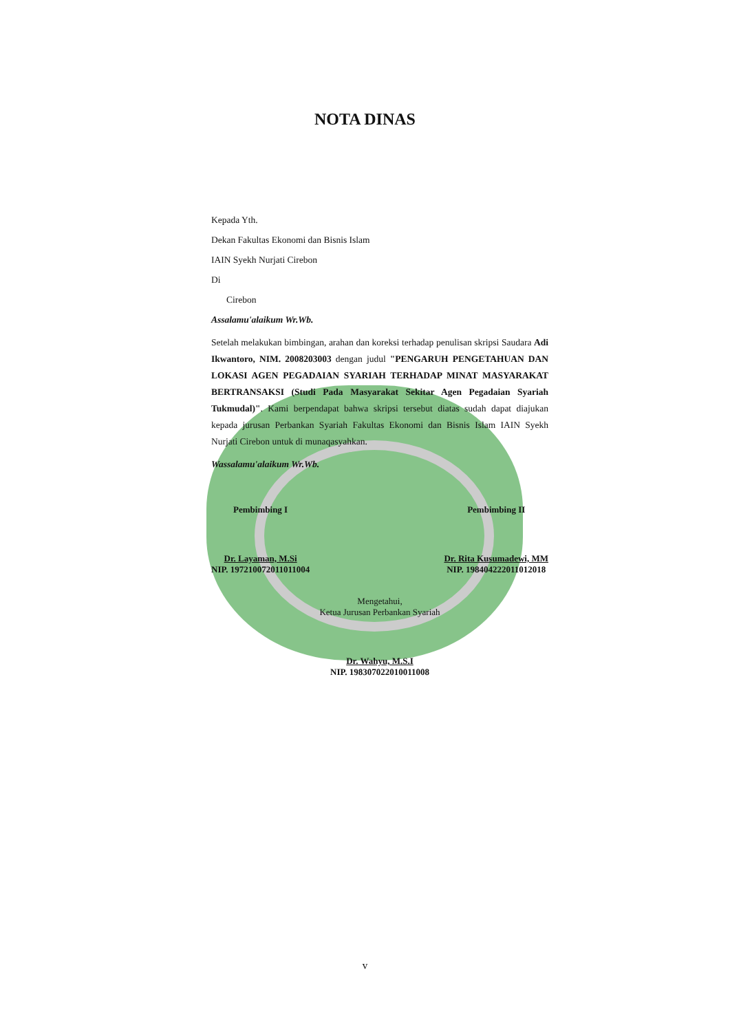NOTA DINAS
Kepada Yth.
Dekan Fakultas Ekonomi dan Bisnis Islam
IAIN Syekh Nurjati Cirebon
Di
Cirebon
Assalamu'alaikum Wr.Wb.
Setelah melakukan bimbingan, arahan dan koreksi terhadap penulisan skripsi Saudara Adi Ikwantoro, NIM. 2008203003 dengan judul "PENGARUH PENGETAHUAN DAN LOKASI AGEN PEGADAIAN SYARIAH TERHADAP MINAT MASYARAKAT BERTRANSAKSI (Studi Pada Masyarakat Sekitar Agen Pegadaian Syariah Tukmudal)". Kami berpendapat bahwa skripsi tersebut diatas sudah dapat diajukan kepada jurusan Perbankan Syariah Fakultas Ekonomi dan Bisnis Islam IAIN Syekh Nurjati Cirebon untuk di munaqasyahkan.
Wassalamu'alaikum Wr.Wb.
Pembimbing I
Dr. Layaman, M.Si
NIP. 197210072011011004
Pembimbing II
Dr. Rita Kusumadewi, MM
NIP. 198404222011012018
Mengetahui,
Ketua Jurusan Perbankan Syariah
Dr. Wahyu, M.S.I
NIP. 198307022010011008
v